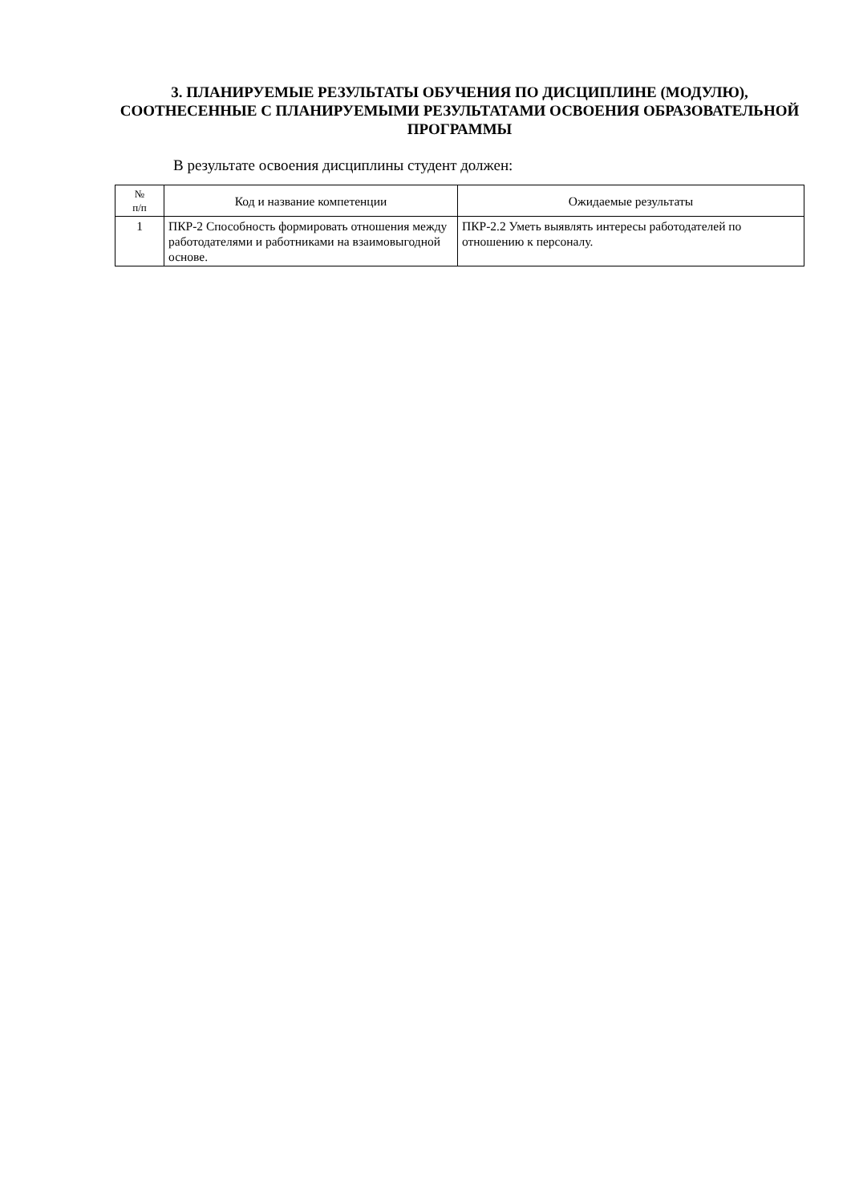3. ПЛАНИРУЕМЫЕ РЕЗУЛЬТАТЫ ОБУЧЕНИЯ ПО ДИСЦИПЛИНЕ (МОДУЛЮ), СООТНЕСЕННЫЕ С ПЛАНИРУЕМЫМИ РЕЗУЛЬТАТАМИ ОСВОЕНИЯ ОБРАЗОВАТЕЛЬНОЙ ПРОГРАММЫ
В результате освоения дисциплины студент должен:
| № п/п | Код и название компетенции | Ожидаемые результаты |
| --- | --- | --- |
| 1 | ПКР-2 Способность формировать отношения между работодателями и работниками на взаимовыгодной основе. | ПКР-2.2 Уметь выявлять интересы работодателей по отношению к персоналу. |